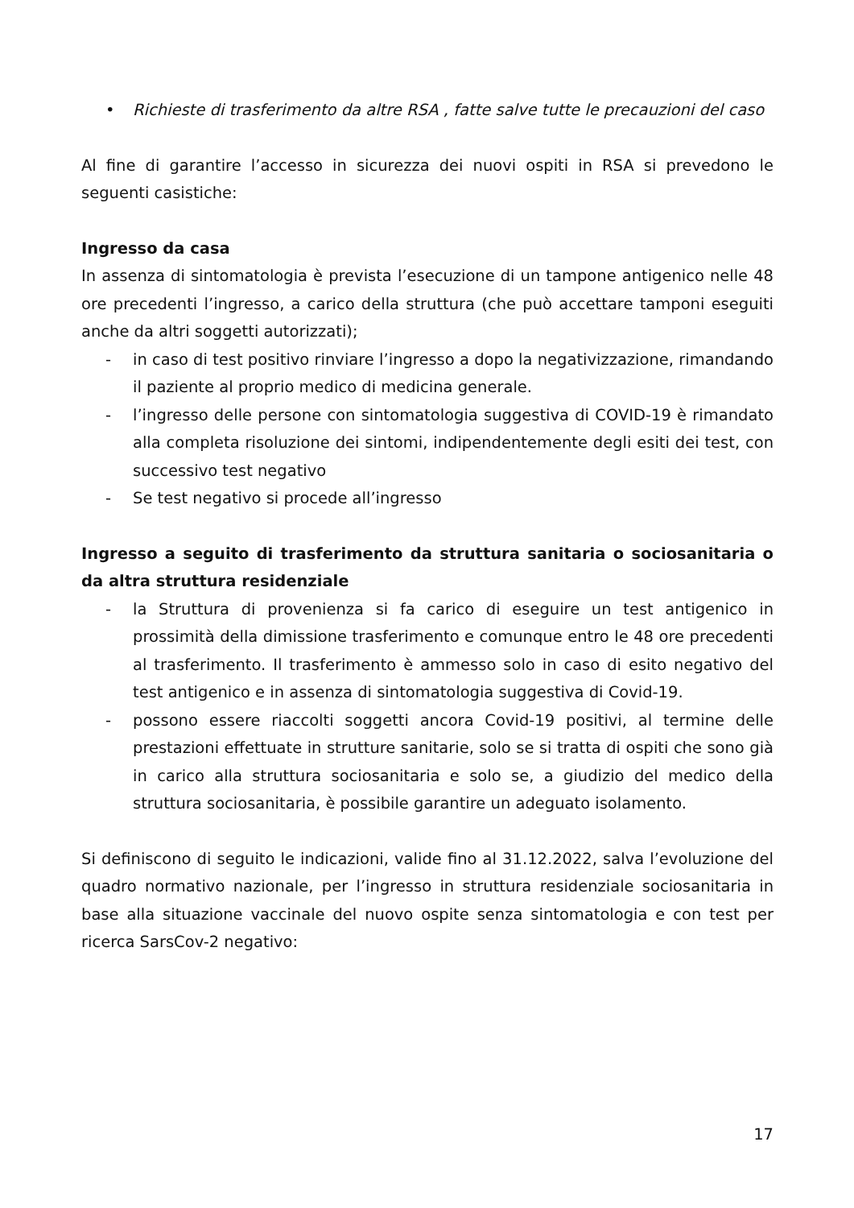• Richieste di trasferimento da altre RSA , fatte salve tutte le precauzioni del caso
Al fine di garantire l’accesso in sicurezza dei nuovi ospiti in RSA si prevedono le seguenti casistiche:
Ingresso da casa
In assenza di sintomatologia è prevista l’esecuzione di un tampone antigenico nelle 48 ore precedenti l’ingresso, a carico della struttura (che può accettare tamponi eseguiti anche da altri soggetti autorizzati);
- in caso di test positivo rinviare l’ingresso a dopo la negativizzazione, rimandando il paziente al proprio medico di medicina generale.
- l’ingresso delle persone con sintomatologia suggestiva di COVID-19 è rimandato alla completa risoluzione dei sintomi, indipendentemente degli esiti dei test, con successivo test negativo
- Se test negativo si procede all’ingresso
Ingresso a seguito di trasferimento da struttura sanitaria o sociosanitaria o da altra struttura residenziale
- la Struttura di provenienza si fa carico di eseguire un test antigenico in prossimità della dimissione trasferimento e comunque entro le 48 ore precedenti al trasferimento. Il trasferimento è ammesso solo in caso di esito negativo del test antigenico e in assenza di sintomatologia suggestiva di Covid-19.
- possono essere riaccolti soggetti ancora Covid-19 positivi, al termine delle prestazioni effettuate in strutture sanitarie, solo se si tratta di ospiti che sono già in carico alla struttura sociosanitaria e solo se, a giudizio del medico della struttura sociosanitaria, è possibile garantire un adeguato isolamento.
Si definiscono di seguito le indicazioni, valide fino al 31.12.2022, salva l’evoluzione del quadro normativo nazionale, per l’ingresso in struttura residenziale sociosanitaria in base alla situazione vaccinale del nuovo ospite senza sintomatologia e con test per ricerca SarsCov-2 negativo:
17